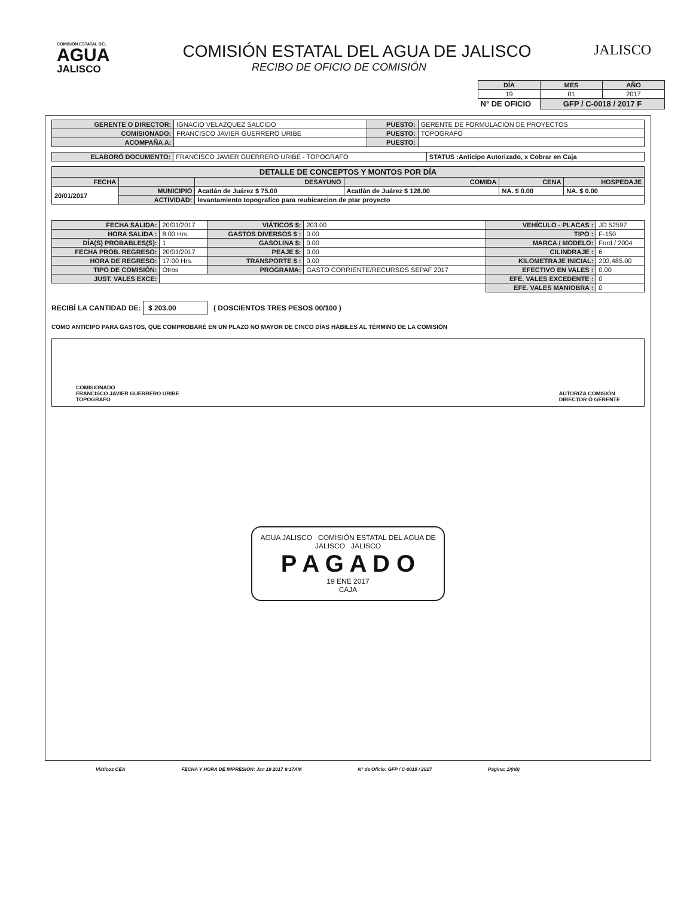COMISIÓN ESTATAL DEL
AGUA
JALISCO
COMISIÓN ESTATAL DEL AGUA DE JALISCO
RECIBO DE OFICIO DE COMISIÓN
JALISCO
| DÍA | MES | AÑO |
| --- | --- | --- |
| 19 | 01 | 2017 |
| N° DE OFICIO | GFP / C-0018 / 2017 F | |
| GERENTE O DIRECTOR: | IGNACIO VELAZQUEZ SALCIDO | PUESTO: | GERENTE DE FORMULACION DE PROYECTOS |
| COMISIONADO: | FRANCISCO JAVIER GUERRERO URIBE | PUESTO: | TOPOGRAFO |
| ACOMPAÑA A: | | PUESTO: | |
| ELABORÓ DOCUMENTO: | FRANCISCO JAVIER GUERRERO URIBE - TOPOGRAFO | STATUS :Anticipo Autorizado, x Cobrar en Caja |
| DETALLE DE CONCEPTOS Y MONTOS POR DÍA | | | | | |
| --- | --- | --- | --- | --- | --- |
| FECHA | | DESAYUNO | COMIDA | CENA | HOSPEDAJE |
| 20/01/2017 | MUNICIPIO | Acatlán de Juárez $ 75.00 | Acatlán de Juárez $ 128.00 | NA. $ 0.00 | NA. $ 0.00 |
| | ACTIVIDAD: | levantamiento topografico para reubicarcion de ptar proyecto | | | |
| FECHA SALIDA: | 20/01/2017 | VIÁTICOS $: | 203.00 | VEHÍCULO - PLACAS : | JD 52597 |
| HORA SALIDA : | 8:00 Hrs. | GASTOS DIVERSOS $ : | 0.00 | TIPO : | F-150 |
| DÍA(S) PROBABLES(S): | 1 | GASOLINA $: | 0.00 | MARCA / MODELO: | Ford / 2004 |
| FECHA PROB. REGRESO: | 20/01/2017 | PEAJE $: | 0.00 | CILINDRAJE : | 6 |
| HORA DE REGRESO: | 17:00 Hrs. | TRANSPORTE $ : | 0.00 | KILOMETRAJE INICIAL: | 203,485.00 |
| TIPO DE COMISIÓN: | Otros | PROGRAMA: | GASTO CORRIENTE/RECURSOS SEPAF 2017 | EFECTIVO EN VALES : | 0.00 |
| JUST. VALES EXCE: | | | | EFE. VALES EXCEDENTE : | 0 |
| | | | | EFE. VALES MANIOBRA : | 0 |
RECIBÍ LA CANTIDAD DE: $ 203.00 ( DOSCIENTOS TRES PESOS 00/100 )
COMO ANTICIPO PARA GASTOS, QUE COMPROBARÉ EN UN PLAZO NO MAYOR DE CINCO DÍAS HÁBILES AL TÉRMINO DE LA COMISIÓN
COMISIONADO
FRANCISCO JAVIER GUERRERO URIBE
TOPOGRAFO
AUTORIZA COMISIÓN
DIRECTOR Ó GERENTE
AGUA JALISCO COMISIÓN ESTATAL DEL AGUA DE JALISCO JALISCO
P A G A D O
19 ENE 2017
CAJA
Viáticos CEA FECHA Y HORA DE IMPRESIÓN: Jan 19 2017 9:17AM N° de Oficio: GFP / C-0018 / 2017 Página: 1/(nb)